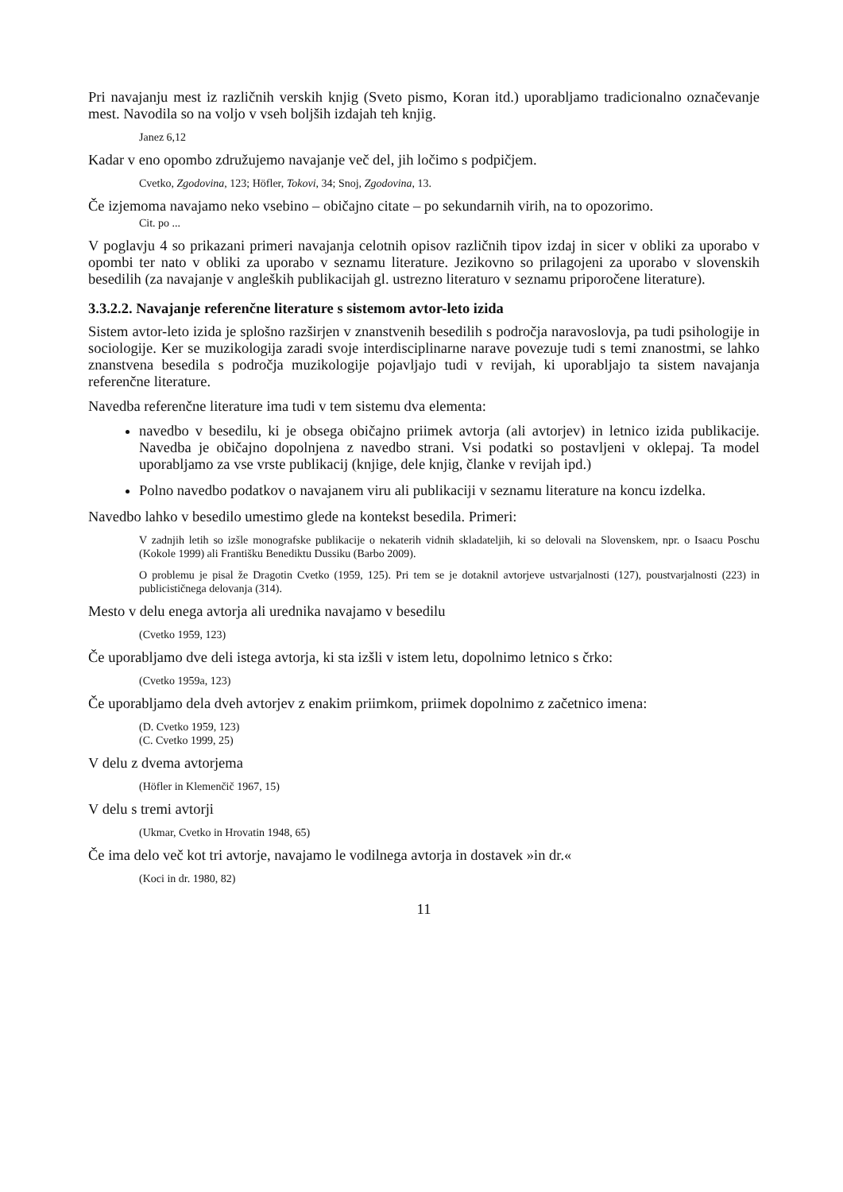Pri navajanju mest iz različnih verskih knjig (Sveto pismo, Koran itd.) uporabljamo tradicionalno označevanje mest. Navodila so na voljo v vseh boljših izdajah teh knjig.
Janez 6,12
Kadar v eno opombo združujemo navajanje več del, jih ločimo s podpičjem.
Cvetko, Zgodovina, 123; Höfler, Tokovi, 34; Snoj, Zgodovina, 13.
Če izjemoma navajamo neko vsebino – običajno citate – po sekundarnih virih, na to opozorimo.
Cit. po ...
V poglavju 4 so prikazani primeri navajanja celotnih opisov različnih tipov izdaj in sicer v obliki za uporabo v opombi ter nato v obliki za uporabo v seznamu literature. Jezikovno so prilagojeni za uporabo v slovenskih besedilih (za navajanje v angleških publikacijah gl. ustrezno literaturo v seznamu priporočene literature).
3.3.2.2. Navajanje referenčne literature s sistemom avtor-leto izida
Sistem avtor-leto izida je splošno razširjen v znanstvenih besedilih s področja naravoslovja, pa tudi psihologije in sociologije. Ker se muzikologija zaradi svoje interdisciplinarne narave povezuje tudi s temi znanostmi, se lahko znanstvena besedila s področja muzikologije pojavljajo tudi v revijah, ki uporabljajo ta sistem navajanja referenčne literature.
Navedba referenčne literature ima tudi v tem sistemu dva elementa:
navedbo v besedilu, ki je obsega običajno priimek avtorja (ali avtorjev) in letnico izida publikacije. Navedba je običajno dopolnjena z navedbo strani. Vsi podatki so postavljeni v oklepaj. Ta model uporabljamo za vse vrste publikacij (knjige, dele knjig, članke v revijah ipd.)
Polno navedbo podatkov o navajanem viru ali publikaciji v seznamu literature na koncu izdelka.
Navedbo lahko v besedilo umestimo glede na kontekst besedila. Primeri:
V zadnjih letih so izšle monografske publikacije o nekaterih vidnih skladateljih, ki so delovali na Slovenskem, npr. o Isaacu Poschu (Kokole 1999) ali Františku Benediktu Dussiku (Barbo 2009).
O problemu je pisal že Dragotin Cvetko (1959, 125). Pri tem se je dotaknil avtorjeve ustvarjalnosti (127), poustvarjalnosti (223) in publicističnega delovanja (314).
Mesto v delu enega avtorja ali urednika navajamo v besedilu
(Cvetko 1959, 123)
Če uporabljamo dve deli istega avtorja, ki sta izšli v istem letu, dopolnimo letnico s črko:
(Cvetko 1959a, 123)
Če uporabljamo dela dveh avtorjev z enakim priimkom, priimek dopolnimo z začetnico imena:
(D. Cvetko 1959, 123)
(C. Cvetko 1999, 25)
V delu z dvema avtorjema
(Höfler in Klemenčič 1967, 15)
V delu s tremi avtorji
(Ukmar, Cvetko in Hrovatin 1948, 65)
Če ima delo več kot tri avtorje, navajamo le vodilnega avtorja in dostavek »in dr.«
(Koci in dr. 1980, 82)
11